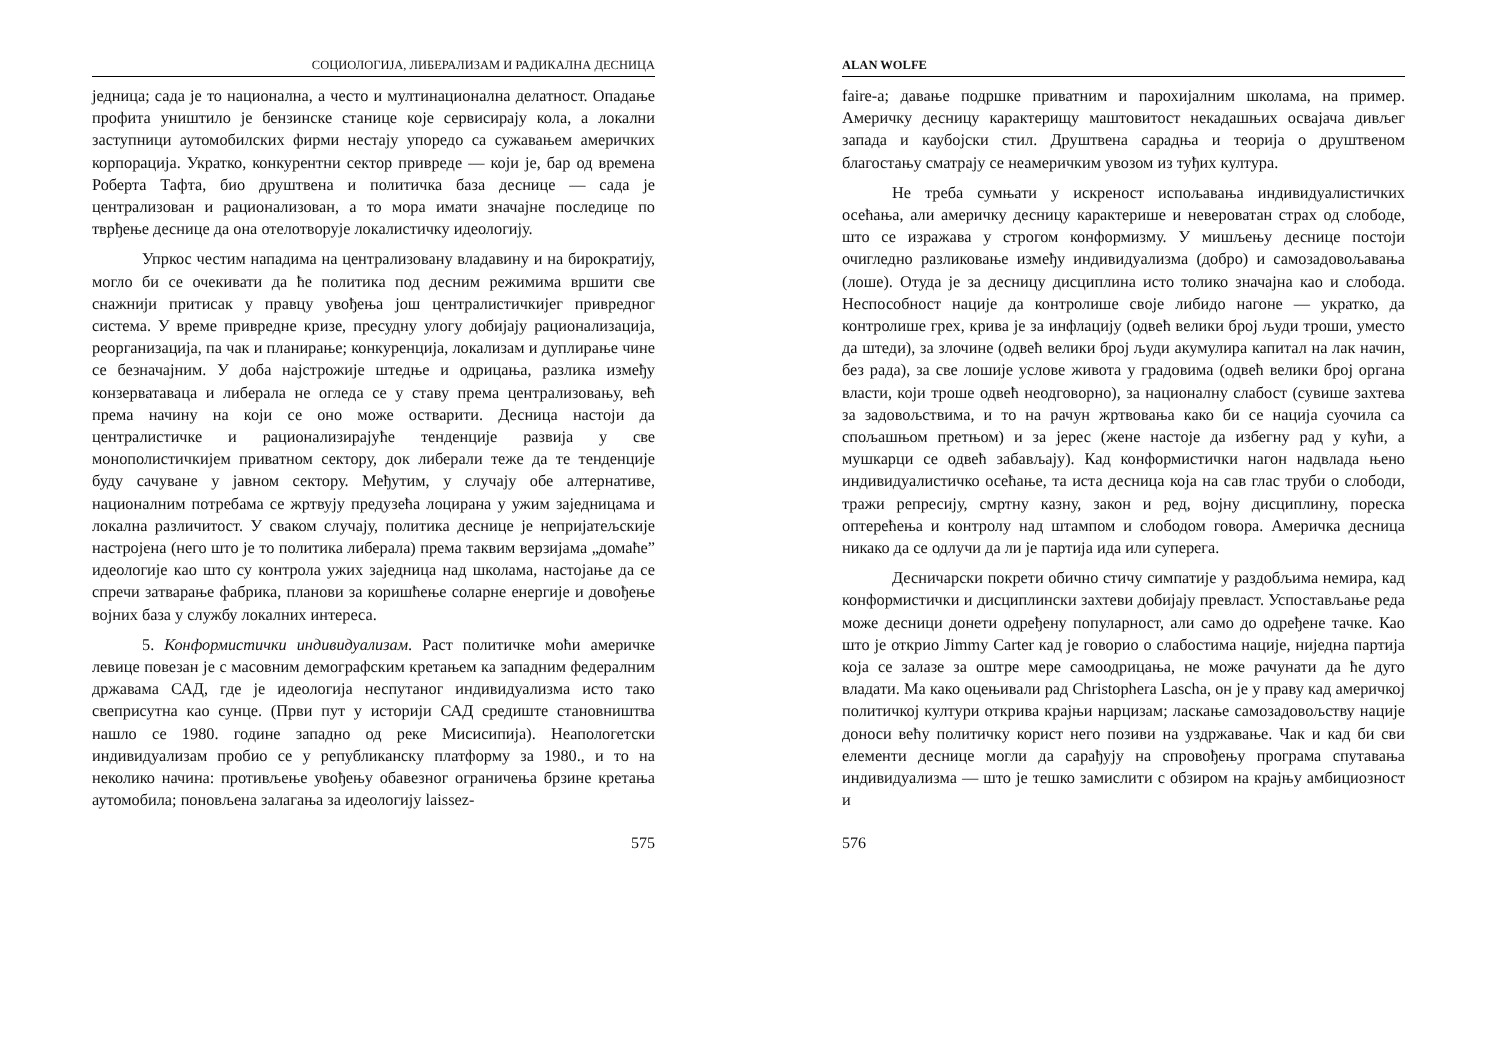СОЦИОЛОГИЈА, ЛИБЕРАЛИЗАМ И РАДИКАЛНА ДЕСНИЦА
једница; сада је то национална, а често и мултинационална делатност. Опадање профита уништило је бензинске станице које сервисирају кола, а локални заступници аутомобилских фирми нестају упоредо са сужавањем америчких корпорација. Укратко, конкурентни сектор привреде — који је, бар од времена Роберта Тафта, био друштвена и политичка база деснице — сада је централизован и рационализован, а то мора имати значајне последице по тврђење деснице да она отелотворује локалистичку идеологију.
Упркос честим нападима на централизовану владавину и на бирократију, могло би се очекивати да ће политика под десним режимима вршити све снажнији притисак у правцу увођења још централистичкијег привредног система. У време привредне кризе, пресудну улогу добијају рационализација, реорганизација, па чак и планирање; конкуренција, локализам и дуплирање чине се безначајним. У доба најстрожије штедње и одрицања, разлика између конзерватаваца и либерала не огледа се у ставу према централизовању, већ према начину на који се оно може остварити. Десница настоји да централистичке и рационализирајуће тенденције развија у све монополистичкијем приватном сектору, док либерали теже да те тенденције буду сачуване у јавном сектору. Међутим, у случају обе алтернативе, националним потребама се жртвују предузећа лоцирана у ужим заједницама и локална различитост. У сваком случају, политика деснице је непријатељскије настројена (него што је то политика либерала) према таквим верзијама „домаће” идеологије као што су контрола ужих заједница над школама, настојање да се спречи затварање фабрика, планови за коришћење соларне енергије и довођење војних база у службу локалних интереса.
5. Конформистички индивидуализам. Раст политичке моћи америчке левице повезан је с масовним демографским кретањем ка западним федералним државама САД, где је идеологија неспутаног индивидуализма исто тако свеприсутна као сунце. (Први пут у историји САД средиште становништва нашло се 1980. године западно од реке Мисисипија). Неапологетски индивидуализам пробио се у републиканску платформу за 1980., и то на неколико начина: противљење увођењу обавезног ограничења брзине кретања аутомобила; поновљена залагања за идеологију laissez-
575
ALAN WOLFE
faire-a; давање подршке приватним и парохијалним школама, на пример. Америчку десницу карактерищу маштовитост некадашњих освајача дивљег запада и каубојски стил. Друштвена сарадња и теорија о друштвеном благостању сматрају се неамеричким увозом из туђих култура.
Не треба сумњати у искреност испољавања индивидуалистичких осећања, али америчку десницу карактерише и невероватан страх од слободе, што се изражава у строгом конформизму. У мишљењу деснице постоји очигледно разликовање између индивидуализма (добро) и самозадовољавања (лоше). Отуда је за десницу дисциплина исто толико значајна као и слобода. Неспособност нације да контролише своје либидо нагоне — укратко, да контролише грех, крива је за инфлацију (одвећ велики број људи троши, уместо да штеди), за злочине (одвећ велики број људи акумулира капитал на лак начин, без рада), за све лошије услове живота у градовима (одвећ велики број органа власти, који троше одвећ неодговорно), за националну слабост (сувише захтева за задовољствима, и то на рачун жртвовања како би се нација суочила са спољашњом претњом) и за јерес (жене настоје да избегну рад у кући, а мушкарци се одвећ забављају). Кад конформистички нагон надвлада њено индивидуалистичко осећање, та иста десница која на сав глас труби о слободи, тражи репресију, смртну казну, закон и ред, војну дисциплину, пореска оптерећења и контролу над штампом и слободом говора. Америчка десница никако да се одлучи да ли је партија ида или суперега.
Десничарски покрети обично стичу симпатије у раздобљима немира, кад конформистички и дисциплински захтеви добијају превласт. Успостављање реда може десници донети одређену популарност, али само до одређене тачке. Као што је открио Jimmy Carter кад је говорио о слабостима нације, ниједна партија која се залазе за оштре мере самоодрицања, не може рачунати да ће дуго владати. Ма како оцењивали рад Christophera Lascha, он је у праву кад америчкој политичкој култури открива крајњи нарцизам; ласкање самозадовољству нације доноси већу политичку корист него позиви на уздржавање. Чак и кад би сви елементи деснице могли да сарађују на спровођењу програма спутавања индивидуализма — што је тешко замислити с обзиром на крајњу амбициозност и
576